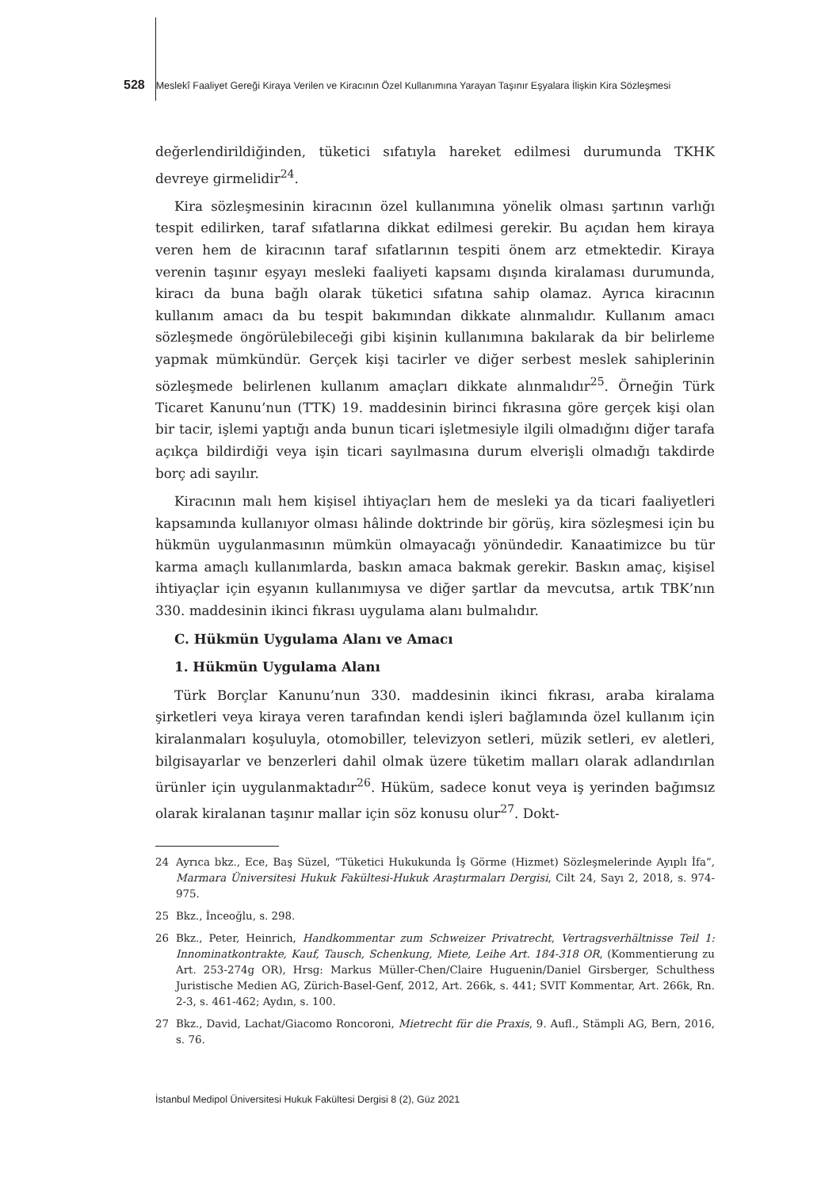528 Meslekî Faaliyet Gereği Kiraya Verilen ve Kiracının Özel Kullanımına Yarayan Taşınır Eşyalara İlişkin Kira Sözleşmesi
değerlendirildiğinden, tüketici sıfatıyla hareket edilmesi durumunda TKHK devreye girmelidir<sup>24</sup>.
Kira sözleşmesinin kiracının özel kullanımına yönelik olması şartının varlığı tespit edilirken, taraf sıfatlarına dikkat edilmesi gerekir. Bu açıdan hem kiraya veren hem de kiracının taraf sıfatlarının tespiti önem arz etmektedir. Kiraya verenin taşınır eşyayı mesleki faaliyeti kapsamı dışında kiralaması durumunda, kiracı da buna bağlı olarak tüketici sıfatına sahip olamaz. Ayrıca kiracının kullanım amacı da bu tespit bakımından dikkate alınmalıdır. Kullanım amacı sözleşmede öngörülebileceği gibi kişinin kullanımına bakılarak da bir belirleme yapmak mümkündür. Gerçek kişi tacirler ve diğer serbest meslek sahiplerinin sözleşmede belirlenen kullanım amaçları dikkate alınmalıdır<sup>25</sup>. Örneğin Türk Ticaret Kanunu’nun (TTK) 19. maddesinin birinci fıkrasına göre gerçek kişi olan bir tacir, işlemi yaptığı anda bunun ticari işletmesiyle ilgili olmadığını diğer tarafa açıkça bildirdiği veya işin ticari sayılmasına durum elverişli olmadığı takdirde borç adi sayılır.
Kiracının malı hem kişisel ihtiyaçları hem de mesleki ya da ticari faaliyetleri kapsamında kullanıyor olması hâlinde doktrinde bir görüş, kira sözleşmesi için bu hükmün uygulanmasının mümkün olmayacağı yönündedir. Kanaatimizce bu tür karma amaçlı kullanımlarda, baskın amaca bakmak gerekir. Baskın amaç, kişisel ihtiyaçlar için eşyanın kullanımıysa ve diğer şartlar da mevcutsa, artık TBK’nın 330. maddesinin ikinci fıkrası uygulama alanı bulmalıdır.
C. Hükmün Uygulama Alanı ve Amacı
1. Hükmün Uygulama Alanı
Türk Borçlar Kanunu’nun 330. maddesinin ikinci fıkrası, araba kiralama şirketleri veya kiraya veren tarafından kendi işleri bağlamında özel kullanım için kiralanmaları koşuluyla, otomobiller, televizyon setleri, müzik setleri, ev aletleri, bilgisayarlar ve benzerleri dahil olmak üzere tüketim malları olarak adlandırılan ürünler için uygulanmaktadır<sup>26</sup>. Hüküm, sadece konut veya iş yerinden bağımsız olarak kiralanan taşınır mallar için söz konusu olur<sup>27</sup>. Dokt-
24 Ayrıca bkz., Ece, Baş Süzel, “Tüketici Hukukunda İş Görme (Hizmet) Sözleşmelerinde Ayıplı İfa”, Marmara Üniversitesi Hukuk Fakültesi-Hukuk Araştırmaları Dergisi, Cilt 24, Sayı 2, 2018, s. 974-975.
25 Bkz., İnceoğlu, s. 298.
26 Bkz., Peter, Heinrich, Handkommentar zum Schweizer Privatrecht, Vertragsverhältnisse Teil 1: Innominatkontrakte, Kauf, Tausch, Schenkung, Miete, Leihe Art. 184-318 OR, (Kommentierung zu Art. 253-274g OR), Hrsg: Markus Müller-Chen/Claire Huguenin/Daniel Girsberger, Schulthess Juristische Medien AG, Zürich-Basel-Genf, 2012, Art. 266k, s. 441; SVIT Kommentar, Art. 266k, Rn. 2-3, s. 461-462; Aydın, s. 100.
27 Bkz., David, Lachat/Giacomo Roncoroni, Mietrecht für die Praxis, 9. Aufl., Stämpli AG, Bern, 2016, s. 76.
İstanbul Medipol Üniversitesi Hukuk Fakültesi Dergisi 8 (2), Güz 2021